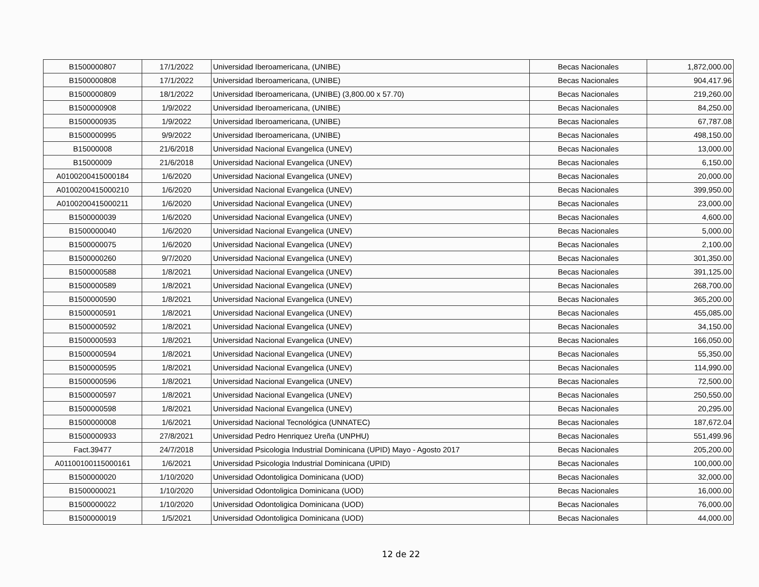| B1500000807 | 17/1/2022 | Universidad Iberoamericana, (UNIBE) | Becas Nacionales | 1,872,000.00 |
| B1500000808 | 17/1/2022 | Universidad Iberoamericana, (UNIBE) | Becas Nacionales | 904,417.96 |
| B1500000809 | 18/1/2022 | Universidad Iberoamericana, (UNIBE) (3,800.00 x 57.70) | Becas Nacionales | 219,260.00 |
| B1500000908 | 1/9/2022 | Universidad Iberoamericana, (UNIBE) | Becas Nacionales | 84,250.00 |
| B1500000935 | 1/9/2022 | Universidad Iberoamericana, (UNIBE) | Becas Nacionales | 67,787.08 |
| B1500000995 | 9/9/2022 | Universidad Iberoamericana, (UNIBE) | Becas Nacionales | 498,150.00 |
| B15000008 | 21/6/2018 | Universidad Nacional Evangelica (UNEV) | Becas Nacionales | 13,000.00 |
| B15000009 | 21/6/2018 | Universidad Nacional Evangelica (UNEV) | Becas Nacionales | 6,150.00 |
| A0100200415000184 | 1/6/2020 | Universidad Nacional Evangelica (UNEV) | Becas Nacionales | 20,000.00 |
| A0100200415000210 | 1/6/2020 | Universidad Nacional Evangelica (UNEV) | Becas Nacionales | 399,950.00 |
| A0100200415000211 | 1/6/2020 | Universidad Nacional Evangelica (UNEV) | Becas Nacionales | 23,000.00 |
| B1500000039 | 1/6/2020 | Universidad Nacional Evangelica (UNEV) | Becas Nacionales | 4,600.00 |
| B1500000040 | 1/6/2020 | Universidad Nacional Evangelica (UNEV) | Becas Nacionales | 5,000.00 |
| B1500000075 | 1/6/2020 | Universidad Nacional Evangelica (UNEV) | Becas Nacionales | 2,100.00 |
| B1500000260 | 9/7/2020 | Universidad Nacional Evangelica (UNEV) | Becas Nacionales | 301,350.00 |
| B1500000588 | 1/8/2021 | Universidad Nacional Evangelica (UNEV) | Becas Nacionales | 391,125.00 |
| B1500000589 | 1/8/2021 | Universidad Nacional Evangelica (UNEV) | Becas Nacionales | 268,700.00 |
| B1500000590 | 1/8/2021 | Universidad Nacional Evangelica (UNEV) | Becas Nacionales | 365,200.00 |
| B1500000591 | 1/8/2021 | Universidad Nacional Evangelica (UNEV) | Becas Nacionales | 455,085.00 |
| B1500000592 | 1/8/2021 | Universidad Nacional Evangelica (UNEV) | Becas Nacionales | 34,150.00 |
| B1500000593 | 1/8/2021 | Universidad Nacional Evangelica (UNEV) | Becas Nacionales | 166,050.00 |
| B1500000594 | 1/8/2021 | Universidad Nacional Evangelica (UNEV) | Becas Nacionales | 55,350.00 |
| B1500000595 | 1/8/2021 | Universidad Nacional Evangelica (UNEV) | Becas Nacionales | 114,990.00 |
| B1500000596 | 1/8/2021 | Universidad Nacional Evangelica (UNEV) | Becas Nacionales | 72,500.00 |
| B1500000597 | 1/8/2021 | Universidad Nacional Evangelica (UNEV) | Becas Nacionales | 250,550.00 |
| B1500000598 | 1/8/2021 | Universidad Nacional Evangelica (UNEV) | Becas Nacionales | 20,295.00 |
| B1500000008 | 1/6/2021 | Universidad Nacional Tecnológica (UNNATEC) | Becas Nacionales | 187,672.04 |
| B1500000933 | 27/8/2021 | Universidad Pedro Henriquez Ureña (UNPHU) | Becas Nacionales | 551,499.96 |
| Fact.39477 | 24/7/2018 | Universidad Psicologia Industrial Dominicana (UPID) Mayo - Agosto 2017 | Becas Nacionales | 205,200.00 |
| A01100100115000161 | 1/6/2021 | Universidad Psicologia Industrial Dominicana (UPID) | Becas Nacionales | 100,000.00 |
| B1500000020 | 1/10/2020 | Universidad Odontoligica Dominicana (UOD) | Becas Nacionales | 32,000.00 |
| B1500000021 | 1/10/2020 | Universidad Odontoligica Dominicana (UOD) | Becas Nacionales | 16,000.00 |
| B1500000022 | 1/10/2020 | Universidad Odontoligica Dominicana (UOD) | Becas Nacionales | 76,000.00 |
| B1500000019 | 1/5/2021 | Universidad Odontoligica Dominicana (UOD) | Becas Nacionales | 44,000.00 |
12 de 22